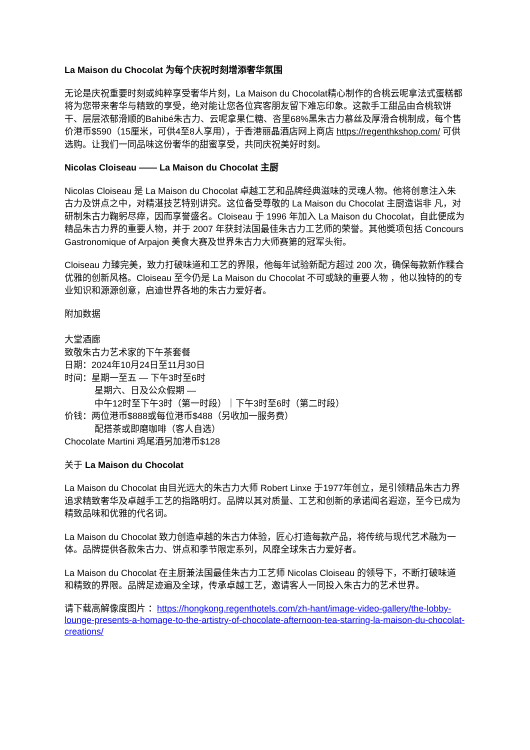La Maison du Chocolat 为每个庆祝时刻增添奢华氛围
无论是庆祝重要时刻或纯粹享受奢华片刻，La Maison du Chocolat精心制作的合桃云呢拿法式蛋糕都将为您带来奢华与精致的享受，绝对能让您各位宾客朋友留下难忘印象。这款手工甜品由合桃软饼干、层层浓郁滑顺的Bahibé朱古力、云呢拿果仁糖、呇里68%黑朱古力慕丝及厚滑合桃制成，每个售价港币$590（15厘米，可供4至8人享用），于香港丽晶酒店网上商店 https://regenthkshop.com/ 可供选购。让我们一同品味这份奢华的甜蜜享受，共同庆祝美好时刻。
Nicolas Cloiseau —— La Maison du Chocolat 主厨
Nicolas Cloiseau 是 La Maison du Chocolat 卓越工艺和品牌经典滋味的灵魂人物。他将创意注入朱古力及饼点之中，对精湛技艺特别讲究。这位备受尊敬的 La Maison du Chocolat 主厨造诣非 凡，对研制朱古力鞠躬尽瘁，因而享誉盛名。Cloiseau 于 1996 年加入 La Maison du Chocolat，自此便成为精品朱古力界的重要人物，并于 2007 年获封法国最佳朱古力工艺师的荣誉。其他奬项包括 Concours Gastronomique of Arpajon 美食大赛及世界朱古力大师赛第的冠军头衔。
Cloiseau 力臻完美，致力打破味道和工艺的界限，他每年试验新配方超过 200 次，确保每款新作糅合优雅的创新风格。Cloiseau 至今仍是 La Maison du Chocolat 不可或缺的重要人物 ，他以独特的的专业知识和源源创意，启迪世界各地的朱古力爱好者。
附加数据
大堂酒廊
致敬朱古力艺术家的下午茶套餐
日期：2024年10月24日至11月30日
时间：星期一至五 — 下午3时至6时
星期六、日及公众假期 —
中午12时至下午3时（第一时段）｜下午3时至6时（第二时段）
价钱：两位港币$888或每位港币$488（另收加一服务费）
配搭茶或即磨咖啡（客人自选）
Chocolate Martini 鸡尾酒另加港币$128
关于 La Maison du Chocolat
La Maison du Chocolat 由目光远大的朱古力大师 Robert Linxe 于1977年创立，是引领精品朱古力界追求精致奢华及卓越手工艺的指路明灯。品牌以其对质量、工艺和创新的承诺闻名遐迩，至今已成为精致品味和优雅的代名词。
La Maison du Chocolat 致力创造卓越的朱古力体验，匠心打造每款产品，将传统与现代艺术融为一体。品牌提供各款朱古力、饼点和季节限定系列，风靡全球朱古力爱好者。
La Maison du Chocolat 在主厨兼法国最佳朱古力工艺师 Nicolas Cloiseau 的领导下，不断打破味道和精致的界限。品牌足迹遍及全球，传承卓越工艺，邀请客人一同投入朱古力的艺术世界。
请下载高解像度图片 ：https://hongkong.regenthotels.com/zh-hant/image-video-gallery/the-lobby-lounge-presents-a-homage-to-the-artistry-of-chocolate-afternoon-tea-starring-la-maison-du-chocolat-creations/